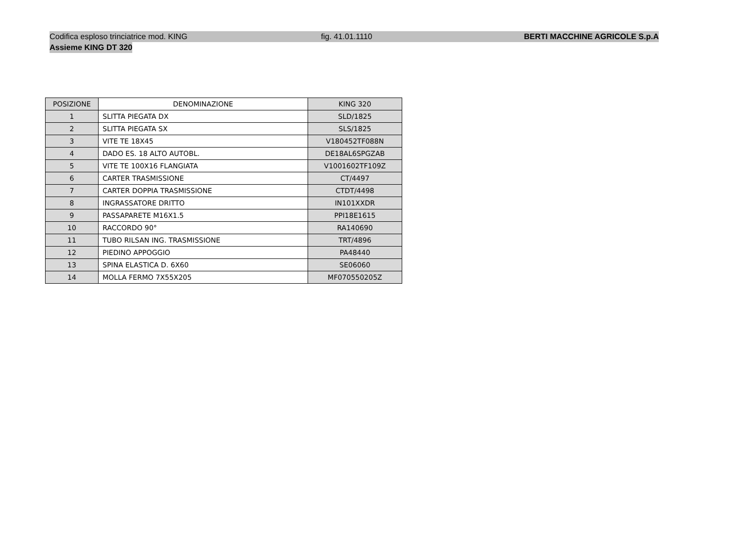Codifica esploso trinciatrice mod. KING fig. 41.01.1110 BERTI MACCHINE AGRICOLE S.p.A
Assieme KING DT 320
| POSIZIONE | DENOMINAZIONE | KING 320 |
| --- | --- | --- |
| 1 | SLITTA PIEGATA DX | SLD/1825 |
| 2 | SLITTA PIEGATA SX | SLS/1825 |
| 3 | VITE TE 18X45 | V180452TF088N |
| 4 | DADO ES. 18 ALTO AUTOBL. | DE18AL6SPGZAB |
| 5 | VITE TE 100X16 FLANGIATA | V1001602TF109Z |
| 6 | CARTER TRASMISSIONE | CT/4497 |
| 7 | CARTER DOPPIA TRASMISSIONE | CTDT/4498 |
| 8 | INGRASSATORE DRITTO | IN101XXDR |
| 9 | PASSAPARETE M16X1.5 | PPI18E1615 |
| 10 | RACCORDO 90° | RA140690 |
| 11 | TUBO RILSAN ING. TRASMISSIONE | TRT/4896 |
| 12 | PIEDINO APPOGGIO | PA48440 |
| 13 | SPINA ELASTICA D. 6X60 | SE06060 |
| 14 | MOLLA FERMO 7X55X205 | MF070550205Z |